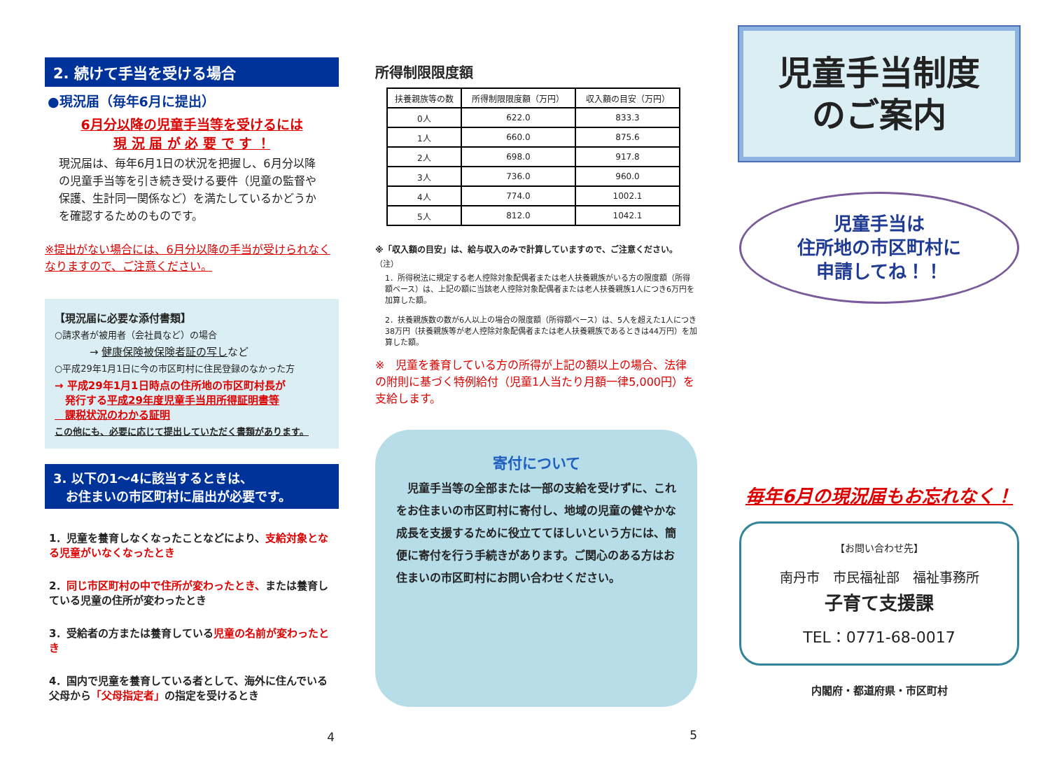2. 続けて手当を受ける場合
●現況届（毎年6月に提出）
6月分以降の児童手当等を受けるには
現 況 届 が 必 要 で す ！
現況届は、毎年6月1日の状況を把握し、6月分以降の児童手当等を引き続き受ける要件（児童の監督や保護、生計同一関係など）を満たしているかどうかを確認するためのものです。
※提出がない場合には、6月分以降の手当が受けられなくなりますので、ご注意ください。
【現況届に必要な添付書類】
○請求者が被用者（会社員など）の場合
→ 健康保険被保険者証の写しなど
○平成29年1月1日に今の市区町村に住民登録のなかった方
→ 平成29年1月1日時点の住所地の市区町村長が
　発行する平成29年度児童手当用所得証明書等
　課税状況のわかる証明
この他にも、必要に応じて提出していただく書類があります。
3. 以下の1～4に該当するときは、
　お住まいの市区町村に届出が必要です。
1．児童を養育しなくなったことなどにより、支給対象となる児童がいなくなったとき
2．同じ市区町村の中で住所が変わったとき、または養育している児童の住所が変わったとき
3．受給者の方または養育している児童の名前が変わったとき
4．国内で児童を養育している者として、海外に住んでいる父母から「父母指定者」の指定を受けるとき
4
所得制限限度額
| 扶養親族等の数 | 所得制限限度額（万円） | 収入額の目安（万円） |
| --- | --- | --- |
| 0人 | 622.0 | 833.3 |
| 1人 | 660.0 | 875.6 |
| 2人 | 698.0 | 917.8 |
| 3人 | 736.0 | 960.0 |
| 4人 | 774.0 | 1002.1 |
| 5人 | 812.0 | 1042.1 |
※「収入額の目安」は、給与収入のみで計算していますので、ご注意ください。
（注）
1．所得税法に規定する老人控除対象配偶者または老人扶養親族がいる方の限度額（所得額ベース）は、上記の額に当該老人控除対象配偶者または老人扶養親族1人につき6万円を加算した額。
2．扶養親族数の数が6人以上の場合の限度額（所得額ベース）は、5人を超えた1人につき38万円（扶養親族等が老人控除対象配偶者または老人扶養親族であるときは44万円）を加算した額。
※　児童を養育している方の所得が上記の額以上の場合、法律の附則に基づく特例給付（児童1人当たり月額一律5,000円）を支給します。
寄付について
　児童手当等の全部または一部の支給を受けずに、これをお住まいの市区町村に寄付し、地域の児童の健やかな成長を支援するために役立ててほしいという方には、簡便に寄付を行う手続きがあります。ご関心のある方はお住まいの市区町村にお問い合わせください。
5
児童手当制度
のご案内
児童手当は
住所地の市区町村に
申請してね！！
毎年6月の現況届もお忘れなく！
【お問い合わせ先】
南丹市　市民福祉部　福祉事務所
子育て支援課
TEL：0771-68-0017
内閣府・都道府県・市区町村